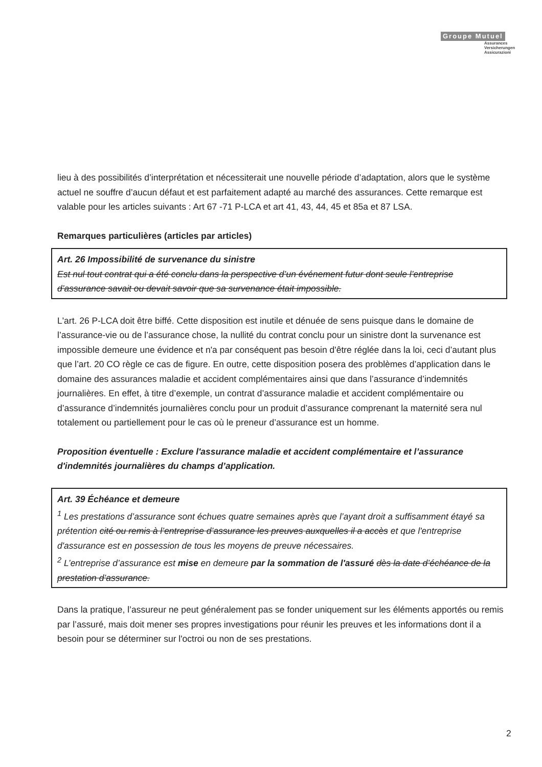Groupe Mutuel
Assurances
Versicherungen
Assicurazioni
lieu à des possibilités d’interprétation et nécessiterait une nouvelle période d’adaptation, alors que le système actuel ne souffre d’aucun défaut et est parfaitement adapté au marché des assurances. Cette remarque est valable pour les articles suivants : Art 67 -71 P-LCA et art 41, 43, 44, 45 et 85a et 87 LSA.
Remarques particulières (articles par articles)
Art. 26 Impossibilité de survenance du sinistre
Est nul tout contrat qui a été conclu dans la perspective d’un événement futur dont seule l’entreprise d’assurance savait ou devait savoir que sa survenance était impossible.
L'art. 26 P-LCA doit être biffé. Cette disposition est inutile et dénuée de sens puisque dans le domaine de l’assurance-vie ou de l’assurance chose, la nullité du contrat conclu pour un sinistre dont la survenance est impossible demeure une évidence et n'a par conséquent pas besoin d'être réglée dans la loi, ceci d’autant plus que l’art. 20 CO règle ce cas de figure. En outre, cette disposition posera des problèmes d’application dans le domaine des assurances maladie et accident complémentaires ainsi que dans l’assurance d’indemnités journalières. En effet, à titre d’exemple, un contrat d’assurance maladie et accident complémentaire ou d’assurance d’indemnités journalières conclu pour un produit d’assurance comprenant la maternité sera nul totalement ou partiellement pour le cas où le preneur d’assurance est un homme.
Proposition éventuelle : Exclure l'assurance maladie et accident complémentaire et l’assurance d'indemnités journalières du champs d’application.
Art. 39 Échéance et demeure
<sup>1</sup> Les prestations d’assurance sont échues quatre semaines après que l’ayant droit a suffisamment étayé sa prétention cité ou remis à l’entreprise d’assurance les preuves auxquelles il a accès et que l'entreprise d'assurance est en possession de tous les moyens de preuve nécessaires.
<sup>2</sup> L’entreprise d’assurance est mise en demeure par la sommation de l'assuré dès la date d’échéance de la prestation d’assurance.
Dans la pratique, l’assureur ne peut généralement pas se fonder uniquement sur les éléments apportés ou remis par l’assuré, mais doit mener ses propres investigations pour réunir les preuves et les informations dont il a besoin pour se déterminer sur l'octroi ou non de ses prestations.
2